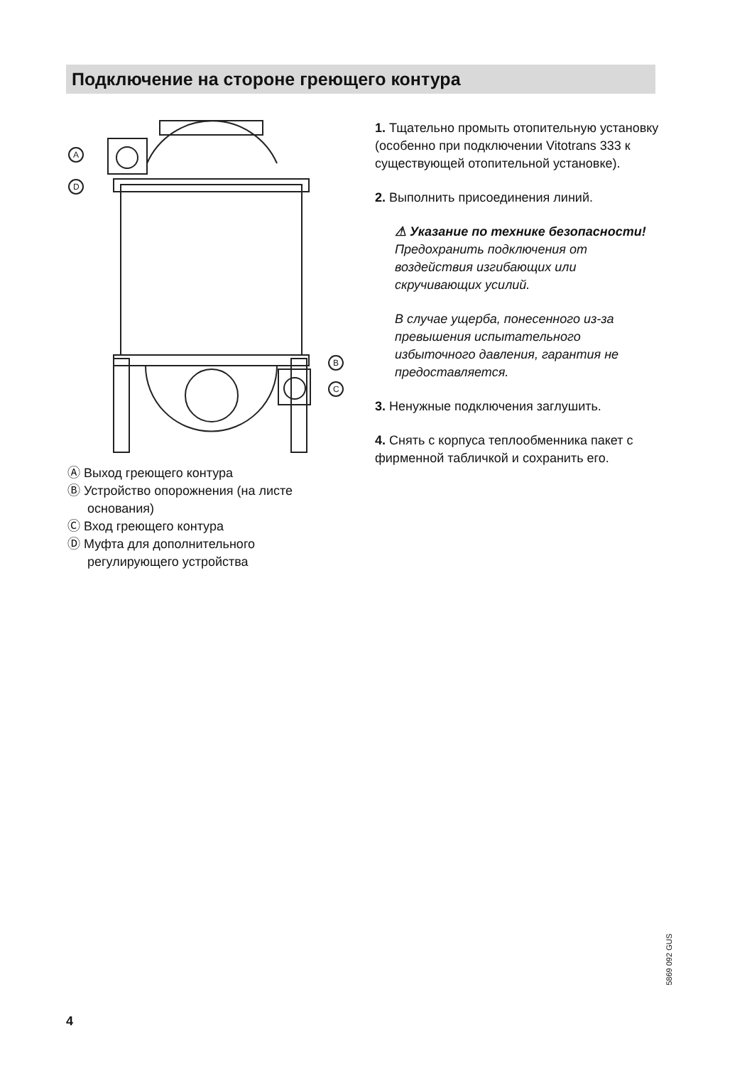Подключение на стороне греющего контура
A
D
B
C
Ⓐ Выход греющего контура
Ⓑ Устройство опорожнения (на листе основания)
Ⓒ Вход греющего контура
Ⓓ Муфта для дополнительного регулирующего устройства
1. Тщательно промыть отопительную установку (особенно при подключении Vitotrans 333 к существующей отопительной установке).
2. Выполнить присоединения линий.
⚠ Указание по технике безопасности!
Предохранить подключения от воздействия изгибающих или скручивающих усилий.
В случае ущерба, понесенного из-за превышения испытательного избыточного давления, гарантия не предоставляется.
3. Ненужные подключения заглушить.
4. Снять с корпуса теплообменника пакет с фирменной табличкой и сохранить его.
5869 092 GUS
4